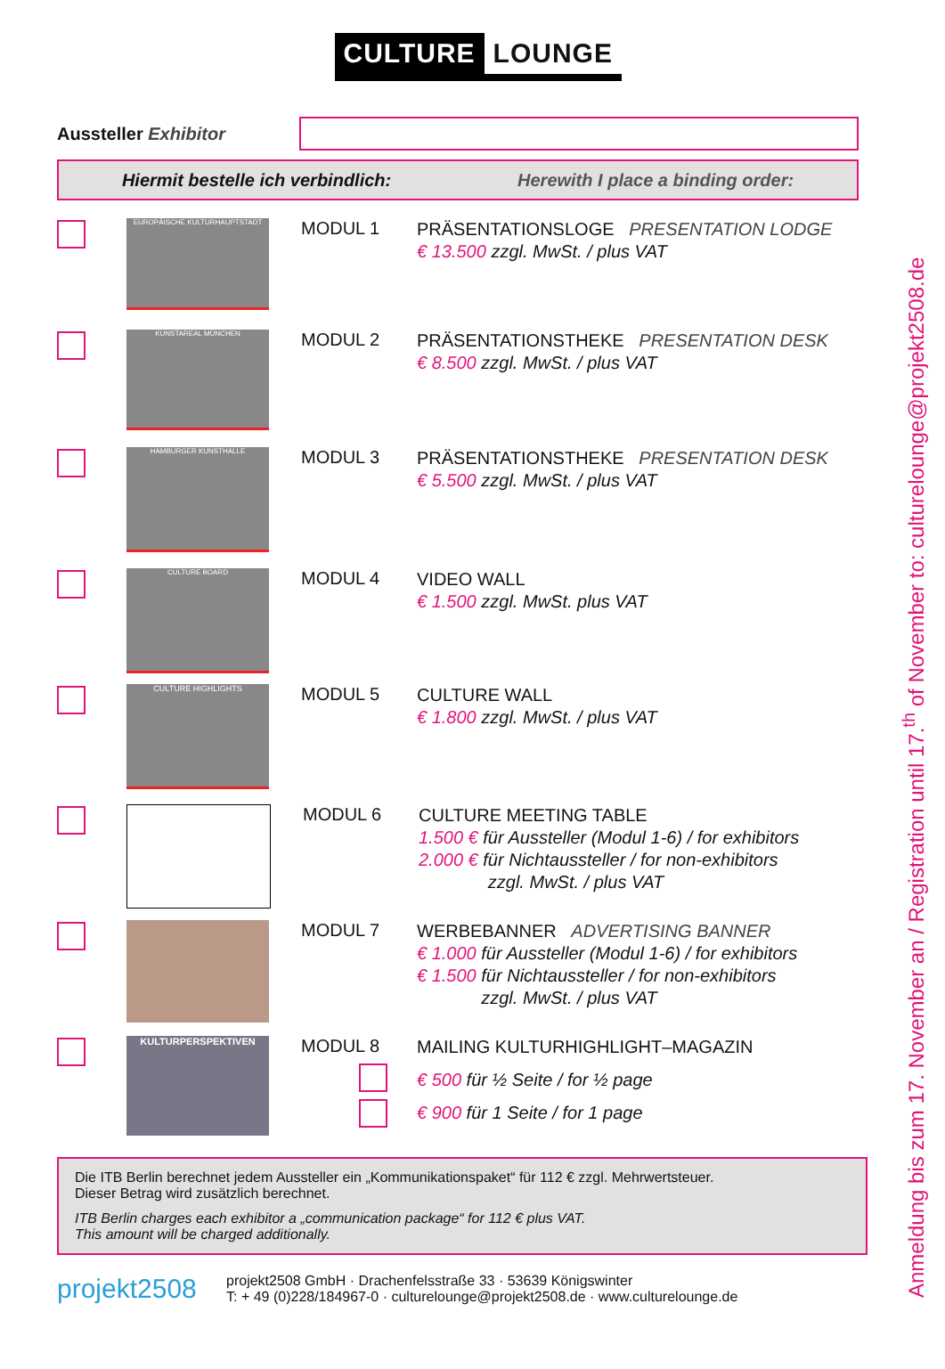CULTURE LOUNGE
Aussteller Exhibitor
Hiermit bestelle ich verbindlich: Herewith I place a binding order:
EUROPÄISCHE KULTURHAUPTSTADT
MODUL 1
PRÄSENTATIONSLOGE PRESENTATION LODGE
€ 13.500 zzgl. MwSt. / plus VAT
KUNSTAREAL MÜNCHEN
MODUL 2
PRÄSENTATIONSTHEKE PRESENTATION DESK
€ 8.500 zzgl. MwSt. / plus VAT
HAMBURGER KUNSTHALLE
MODUL 3
PRÄSENTATIONSTHEKE PRESENTATION DESK
€ 5.500 zzgl. MwSt. / plus VAT
CULTURE BOARD
MODUL 4
VIDEO WALL
€ 1.500 zzgl. MwSt. plus VAT
CULTURE HIGHLIGHTS
MODUL 5
CULTURE WALL
€ 1.800 zzgl. MwSt. / plus VAT
MODUL 6
CULTURE MEETING TABLE
1.500 € für Aussteller (Modul 1-6) / for exhibitors
2.000 € für Nichtaussteller / for non-exhibitors
zzgl. MwSt. / plus VAT
MODUL 7
WERBEBANNER ADVERTISING BANNER
€ 1.000 für Aussteller (Modul 1-6) / for exhibitors
€ 1.500 für Nichtaussteller / for non-exhibitors
zzgl. MwSt. / plus VAT
KULTURPERSPEKTIVEN
MODUL 8
MAILING KULTURHIGHLIGHT–MAGAZIN
€ 500 für ½ Seite / for ½ page
€ 900 für 1 Seite / for 1 page
Die ITB Berlin berechnet jedem Aussteller ein „Kommunikationspaket“ für 112 € zzgl. Mehrwertsteuer.
Dieser Betrag wird zusätzlich berechnet.
ITB Berlin charges each exhibitor a „communication package“ for 112 € plus VAT.
This amount will be charged additionally.
projekt2508
projekt2508 GmbH · Drachenfelsstraße 33 · 53639 Königswinter
T: + 49 (0)228/184967-0 · culturelounge@projekt2508.de · www.culturelounge.de
Anmeldung bis zum 17. November an / Registration until 17.<sup>th</sup> of November to: culturelounge@projekt2508.de